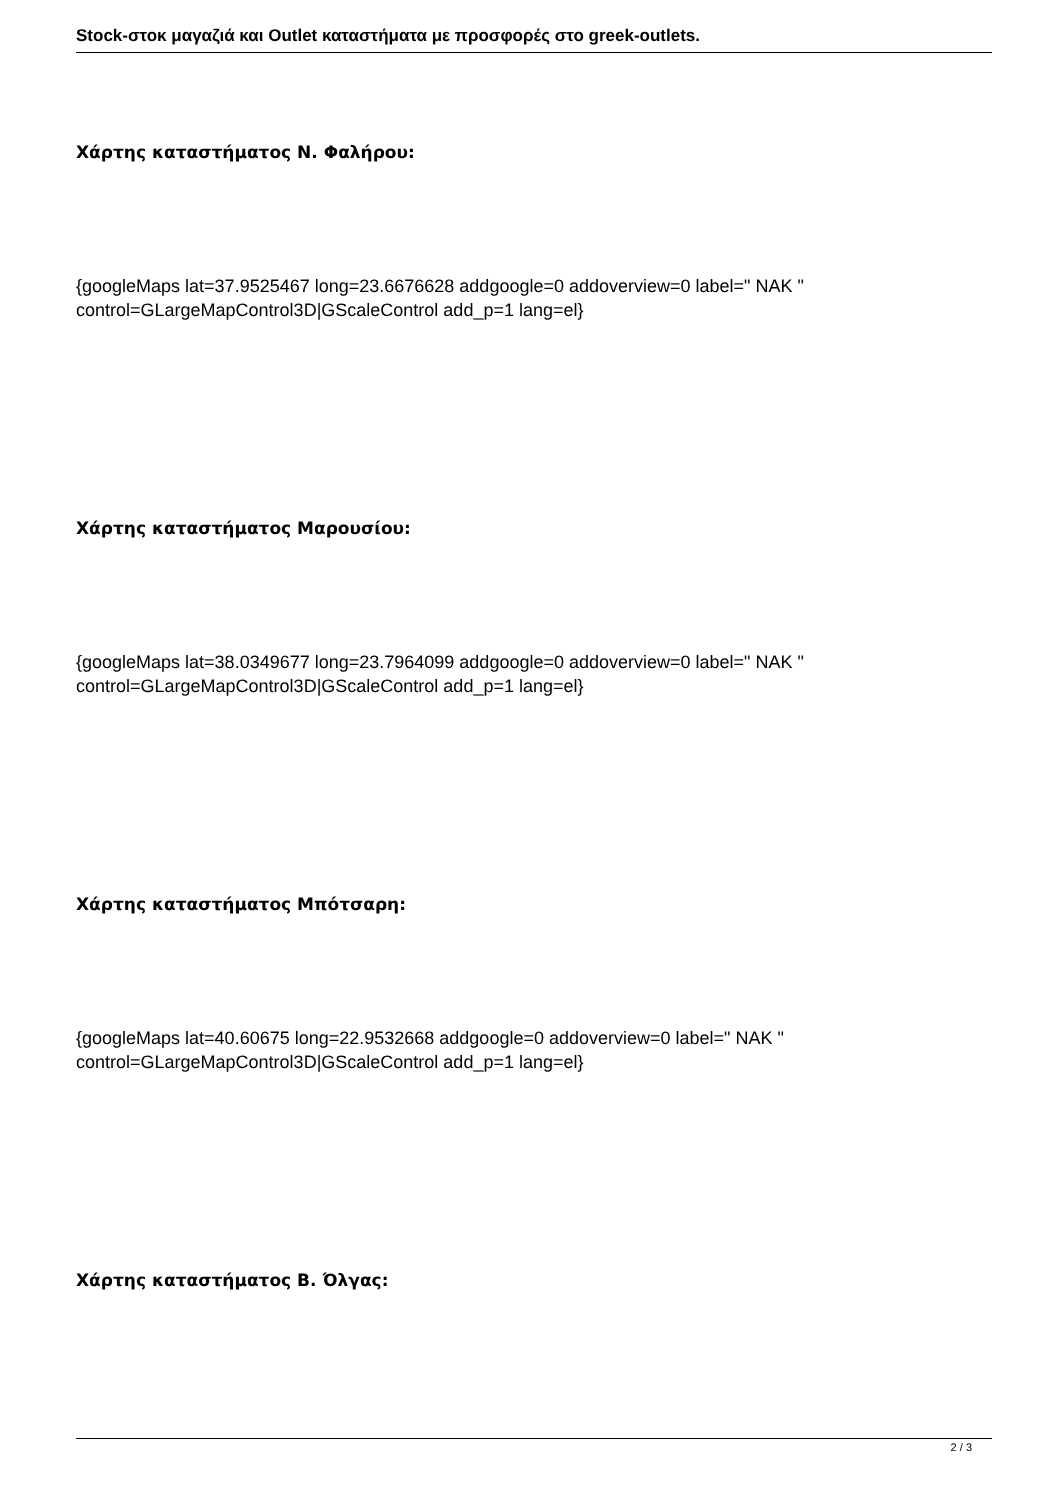Stock-στοκ μαγαζιά και Outlet καταστήματα με προσφορές στο greek-outlets.
Χάρτης καταστήματος Ν. Φαλήρου:
{googleMaps lat=37.9525467 long=23.6676628 addgoogle=0 addoverview=0 label=" NAK " control=GLargeMapControl3D|GScaleControl add_p=1 lang=el}
Χάρτης καταστήματος Μαρουσίου:
{googleMaps lat=38.0349677 long=23.7964099 addgoogle=0 addoverview=0 label=" NAK " control=GLargeMapControl3D|GScaleControl add_p=1 lang=el}
Χάρτης καταστήματος Μπότσαρη:
{googleMaps lat=40.60675 long=22.9532668 addgoogle=0 addoverview=0 label=" NAK " control=GLargeMapControl3D|GScaleControl add_p=1 lang=el}
Χάρτης καταστήματος Β. Όλγας:
2 / 3